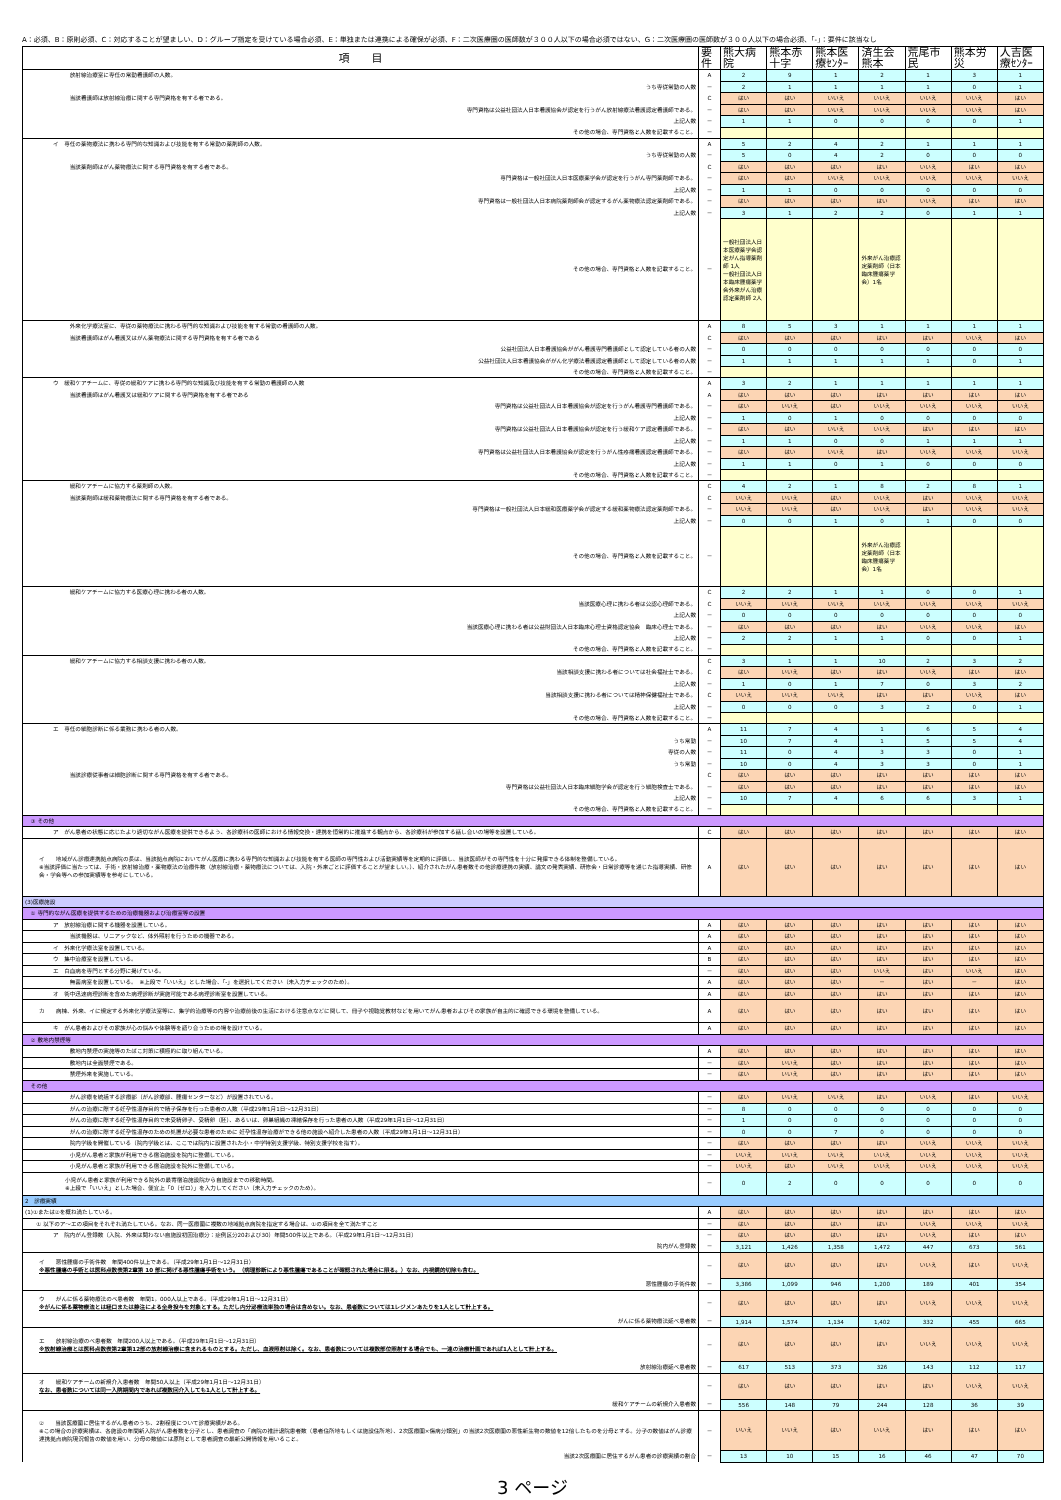A：必須、B：原則必須、C：対応することが望ましい、D：グループ指定を受けている場合必須、E：単独または連携による確保が必須、F：二次医療圏の医師数が３００人以下の場合必須ではない、G：二次医療圏の医師数が３００人以下の場合必須、「-」：要件に該当なし
| 項 目 | 要件 | 熊大病院 | 熊本赤十字 | 熊本医療ｾﾝﾀｰ | 済生会熊本 | 荒尾市民 | 熊本労災 | 人吉医療ｾﾝﾀｰ |
| --- | --- | --- | --- | --- | --- | --- | --- | --- |
| 放射線治療室に専任の常勤看護師の人数。 | A | 2 | 9 | 1 | 2 | 1 | 3 | 1 |
| うち専従常勤の人数 | － | 2 | 1 | 1 | 1 | 1 | 0 | 1 |
| 当該看護師は放射線治療に関する専門資格を有する者である。 | C | はい | はい | いいえ | いいえ | いいえ | いいえ | はい |
| 専門資格は公益社団法人日本看護協会が認定を行うがん放射線療法看護認定看護師である。 | － | はい | はい | いいえ | いいえ | いいえ | いいえ | はい |
| 上記人数 | － | 1 | 1 | 0 | 0 | 0 | 0 | 1 |
| その他の場合、専門資格と人数を記載すること。 | － | | | | | | | |
| イ 専任の薬物療法に携わる専門的な知識および技能を有する常勤の薬剤師の人数。 | A | 5 | 2 | 4 | 2 | 1 | 1 | 1 |
| うち専従常勤の人数 | － | 5 | 0 | 4 | 2 | 0 | 0 | 0 |
| 当該薬剤師はがん薬物療法に関する専門資格を有する者である。 | C | はい | はい | はい | はい | いいえ | はい | はい |
| 専門資格は一般社団法人日本医療薬学会が認定を行うがん専門薬剤師である。 | － | はい | はい | いいえ | いいえ | いいえ | いいえ | いいえ |
| 上記人数 | － | 1 | 1 | 0 | 0 | 0 | 0 | 0 |
| 専門資格は一般社団法人日本病院薬剤師会が認定するがん薬物療法認定薬剤師である。 | － | はい | はい | はい | はい | いいえ | はい | はい |
| 上記人数 | － | 3 | 1 | 2 | 2 | 0 | 1 | 1 |
| その他の場合、専門資格と人数を記載すること。 | － | 一般社団法人日本医療薬学会認定がん指導薬剤師 1人 一般社団法人日本臨床腫瘍薬学会外来がん治療認定薬剤師 2人 | | | 外来がん治療認定薬剤師（日本臨床腫瘍薬学会）1名 | | | |
| 外来化学療法室に、専従の薬物療法に携わる専門的な知識および技能を有する常勤の看護師の人数。 | A | 8 | 5 | 3 | 1 | 1 | 1 | 1 |
| 当該看護師はがん看護又はがん薬物療法に関する専門資格を有する者である | C | はい | はい | はい | はい | はい | いいえ | はい |
| 公益社団法人日本看護協会ががん看護専門看護師として認定している者の人数 | － | 0 | 0 | 0 | 0 | 0 | 0 | 0 |
| 公益社団法人日本看護協会ががん化学療法看護認定看護師として認定している者の人数 | － | 1 | 1 | 1 | 1 | 1 | 0 | 1 |
| その他の場合、専門資格と人数を記載すること。 | － | | | | | | | |
| ウ 緩和ケアチームに、専従の緩和ケアに携わる専門的な知識及び技能を有する常勤の看護師の人数 | A | 3 | 2 | 1 | 1 | 1 | 1 | 1 |
| 当該看護師はがん看護又は緩和ケアに関する専門資格を有する者である | A | はい | はい | はい | はい | はい | はい | はい |
| 専門資格は公益社団法人日本看護協会が認定を行うがん看護専門看護師である。 | － | はい | いいえ | はい | いいえ | いいえ | いいえ | いいえ |
| 上記人数 | － | 1 | 0 | 1 | 0 | 0 | 0 | 0 |
| 専門資格は公益社団法人日本看護協会が認定を行う緩和ケア認定看護師である。 | － | はい | はい | いいえ | いいえ | はい | はい | はい |
| 上記人数 | － | 1 | 1 | 0 | 0 | 1 | 1 | 1 |
| 専門資格は公益社団法人日本看護協会が認定を行うがん性疼痛看護認定看護師である。 | － | はい | はい | いいえ | はい | いいえ | いいえ | いいえ |
| 上記人数 | － | 1 | 1 | 0 | 1 | 0 | 0 | 0 |
| その他の場合、専門資格と人数を記載すること。 | － | | | | | | | |
| 緩和ケアチームに協力する薬剤師の人数。 | C | 4 | 2 | 1 | 8 | 2 | 8 | 1 |
| 当該薬剤師は緩和薬物療法に関する専門資格を有する者である。 | C | いいえ | いいえ | はい | いいえ | はい | いいえ | いいえ |
| 専門資格は一般社団法人日本緩和医療薬学会が認定する緩和薬物療法認定薬剤師である。 | － | いいえ | いいえ | はい | いいえ | はい | いいえ | いいえ |
| 上記人数 | － | 0 | 0 | 1 | 0 | 1 | 0 | 0 |
| その他の場合、専門資格と人数を記載すること。 | － | | | | 外来がん治療認定薬剤師（日本臨床腫瘍薬学会）1名 | | | |
| 緩和ケアチームに協力する医療心理に携わる者の人数。 | C | 2 | 2 | 1 | 1 | 0 | 0 | 1 |
| 当該医療心理に携わる者は公認心理師である。 | C | いいえ | いいえ | いいえ | いいえ | いいえ | いいえ | いいえ |
| 上記人数 | － | 0 | 0 | 0 | 0 | 0 | 0 | 0 |
| 当該医療心理に携わる者は公益財団法人日本臨床心理士資格認定協会 臨床心理士である。 | － | はい | はい | はい | はい | いいえ | いいえ | はい |
| 上記人数 | － | 2 | 2 | 1 | 1 | 0 | 0 | 1 |
| その他の場合、専門資格と人数を記載すること。 | － | | | | | | | |
| 緩和ケアチームに協力する相談支援に携わる者の人数。 | C | 3 | 1 | 1 | 10 | 2 | 3 | 2 |
| 当該相談支援に携わる者については社会福祉士である。 | C | はい | いいえ | はい | はい | いいえ | はい | はい |
| 上記人数 | － | 1 | 0 | 1 | 7 | 0 | 3 | 2 |
| 当該相談支援に携わる者については精神保健福祉士である。 | C | いいえ | いいえ | いいえ | はい | はい | いいえ | はい |
| 上記人数 | － | 0 | 0 | 0 | 3 | 2 | 0 | 1 |
| その他の場合、専門資格と人数を記載すること。 | － | | | | | | | |
| エ 専任の細胞診断に係る業務に携わる者の人数。 | A | 11 | 7 | 4 | 1 | 6 | 5 | 4 |
| うち常勤 | － | 10 | 7 | 4 | 1 | 5 | 5 | 4 |
| 専従の人数 | － | 11 | 0 | 4 | 3 | 3 | 0 | 1 |
| うち常勤 | － | 10 | 0 | 4 | 3 | 3 | 0 | 1 |
| 当該診療従事者は細胞診断に関する専門資格を有する者である。 | C | はい | はい | はい | はい | はい | はい | はい |
| 専門資格は公益社団法人日本臨床細胞学会が認定を行う細胞検査士である。 | － | はい | はい | はい | はい | はい | はい | はい |
| 上記人数 | － | 10 | 7 | 4 | 6 | 6 | 3 | 1 |
| その他の場合、専門資格と人数を記載すること。 | － | | | | | | | |
| ③ その他 | | | | | | | | |
| ア がん患者の状態に応じたより適切ながん医療を提供できるよう、各診療科の医師における情報交換・連携を恒常的に推進する観点から、各診療科が参加する話し合いの場等を設置している。 | C | はい | はい | はい | はい | はい | はい | はい |
| イ 地域がん診療連携拠点病院の長は、当該拠点病院においてがん医療に携わる専門的な知識および技能を有する医師の専門性および活動実績等を定期的に評価し、当該医師がその専門性を十分に発揮できる体制を整備している。 ※当該評価に当たっては、手術・放射線治療・薬物療法の治療件数（放射線治療・薬物療法については、入院・外来ごとに評価することが望ましい。）、紹介されたがん患者数その他診療連携の実績、論文の発表実績、研修会・日常診療等を通じた指導実績、研修会・学会等への参加実績等を参考にしている。 | A | はい | はい | はい | はい | はい | はい | はい |
| (3)医療施設 | | | | | | | | |
| ① 専門的ながん医療を提供するための治療機器および治療室等の設置 | | | | | | | | |
| ア 放射線治療に関する機器を設置している。 | A | はい | はい | はい | はい | はい | はい | はい |
| 当該機器は、リニアックなど、体外照射を行うための機器である。 | A | はい | はい | はい | はい | はい | はい | はい |
| イ 外来化学療法室を設置している。 | A | はい | はい | はい | はい | はい | はい | はい |
| ウ 集中治療室を設置している。 | B | はい | はい | はい | はい | はい | はい | はい |
| エ 白血病を専門とする分野に掲げている。 | － | はい | はい | はい | いいえ | はい | いいえ | はい |
| 無菌病室を設置している。 ※上段で「いいえ」とした場合、「-」を選択してください（未入力チェックのため）。 | A | はい | はい | はい | － | はい | － | はい |
| オ 術中迅速病理診断を含めた病理診断が実施可能である病理診断室を設置している。 | A | はい | はい | はい | はい | はい | はい | はい |
| カ 病棟、外来、イに規定する外来化学療法室等に、集学的治療等の内容や治療前後の生活における注意点などに関して、冊子や視聴覚教材などを用いてがん患者およびその家族が自主的に確認できる環境を整備している。 | A | はい | はい | はい | はい | はい | はい | はい |
| キ がん患者およびその家族が心の悩みや体験等を語り合うための場を設けている。 | A | はい | はい | はい | はい | はい | はい | はい |
| ② 敷地内禁煙等 | | | | | | | | |
| 敷地内禁煙の実施等のたばこ対策に積極的に取り組んでいる。 | A | はい | はい | はい | はい | はい | はい | はい |
| 敷地内は全面禁煙である。 | － | はい | いいえ | はい | はい | はい | はい | はい |
| 禁煙外来を実施している。 | － | はい | いいえ | はい | はい | はい | はい | はい |
| その他 | | | | | | | | |
| がん診療を統括する診療部（がん診療部、腫瘍センターなど）が設置されている。 | － | はい | いいえ | いいえ | はい | いいえ | はい | いいえ |
| がんの治療に際する妊孕性温存目的で精子保存を行った患者の人数（平成29年1月1日～12月31日） | － | 8 | 0 | 0 | 0 | 0 | 0 | 0 |
| がんの治療に際する妊孕性温存目的で未受精卵子、受精卵（胚）、あるいは、卵巣組織の凍結保存を行った患者の人数（平成29年1月1日～12月31日） | － | 1 | 0 | 0 | 0 | 0 | 0 | 0 |
| がんの治療に際する妊孕性温存のための処置が必要な患者のために 妊孕性温存治療ができる他の施設へ紹介した患者の人数（平成29年1月1日～12月31日） | － | 0 | 0 | 7 | 0 | 0 | 0 | 0 |
| 院内学級を開催している（院内学級とは、ここでは院内に設置された小・中学特別支援学級、特別支援学校を指す）。 | － | はい | はい | はい | はい | いいえ | いいえ | いいえ |
| 小児がん患者と家族が利用できる宿泊施設を院内に整備している。 | － | いいえ | いいえ | いいえ | いいえ | いいえ | いいえ | いいえ |
| 小児がん患者と家族が利用できる宿泊施設を院外に整備している。 | － | いいえ | はい | いいえ | いいえ | いいえ | いいえ | いいえ |
| 小児がん患者と家族が利用できる院外の最寄宿泊施設院から自施設までの移動時間。 ※上段で「いいえ」とした場合、便宜上「0（ゼロ）」を入力してください（未入力チェックのため）。 | － | 0 | 2 | 0 | 0 | 0 | 0 | 0 |
| 2 診療実績 | | | | | | | | |
| (1)①または②を概ね満たしている。 | A | はい | はい | はい | はい | はい | はい | はい |
| ① 以下のア～エの項目をそれぞれ満たしている。なお、同一医療圏に複数の地域拠点病院を指定する場合は、①の項目を全て満たすこと | － | はい | はい | はい | はい | いいえ | いいえ | いいえ |
| ア 院内がん登録数（入院、外来は問わない自施設初回治療分：症例区分20および30）年間500件以上である。（平成29年1月1日～12月31日） | － | はい | はい | はい | はい | いいえ | はい | はい |
| 院内がん登録数 | － | 3,121 | 1,426 | 1,358 | 1,472 | 447 | 673 | 561 |
| イ 悪性腫瘍の手術件数 年間400件以上である。（平成29年1月1日～12月31日） ※悪性腫瘍の手術とは医科点数表第2章第 10 部に掲げる悪性腫瘍手術をいう。（病理診断により悪性腫瘍であることが確認された場合に限る。）なお、内視鏡的切除も含む。 | － | はい | はい | はい | はい | いいえ | はい | いいえ |
| 悪性腫瘍の手術件数 | － | 3,386 | 1,099 | 946 | 1,200 | 189 | 401 | 354 |
| ウ がんに係る薬物療法のべ患者数 年間1，000人以上である。（平成29年1月1日～12月31日） ※がんに係る薬物療法とは経口または静注による全身投与を対象とする。ただし内分泌療法単独の場合は含めない。なお、患者数については1レジメンあたりを1人として計上する。 | － | はい | はい | はい | はい | いいえ | いいえ | いいえ |
| がんに係る薬物療法延べ患者数 | － | 1,914 | 1,574 | 1,134 | 1,402 | 332 | 455 | 665 |
| エ 放射線治療のべ患者数 年間200人以上である。（平成29年1月1日～12月31日） ※放射線治療とは医科点数表第2章第12部の放射線治療に含まれるものとする。ただし、血液照射は除く。なお、患者数については複数部位照射する場合でも、一連の治療計画であれば1人として計上する。 | － | はい | はい | はい | はい | いいえ | いいえ | いいえ |
| 放射線治療延べ患者数 | － | 617 | 513 | 373 | 326 | 143 | 112 | 117 |
| オ 緩和ケアチームの新規介入患者数 年間50人以上（平成29年1月1日～12月31日） なお、患者数については同一入院期間内であれば複数回介入しても1人として計上する。 | － | はい | はい | はい | はい | はい | いいえ | いいえ |
| 緩和ケアチームの新規介入患者数 | － | 556 | 148 | 79 | 244 | 128 | 36 | 39 |
| ② 当該医療圏に居住するがん患者のうち、2割程度について診療実績がある。 ※この場合の診療実績は、各施設の年間新入院がん患者数を分子とし、患者調査の「病院の推計退院患者数（患者住所地もしくは施設住所地）、2次医療圏×傷病分類別」の当該2次医療圏の悪性新生物の数値を12倍したものを分母とする。分子の数値はがん診療連携拠点病院現況報告の数値を用い、分母の数値には原則として患者調査の最新公開情報を用いること。 | － | いいえ | いいえ | はい | いいえ | はい | はい | はい |
| 当該2次医療圏に居住するがん患者の診療実績の割合 | － | 13 | 10 | 15 | 16 | 46 | 47 | 70 |
3 ページ